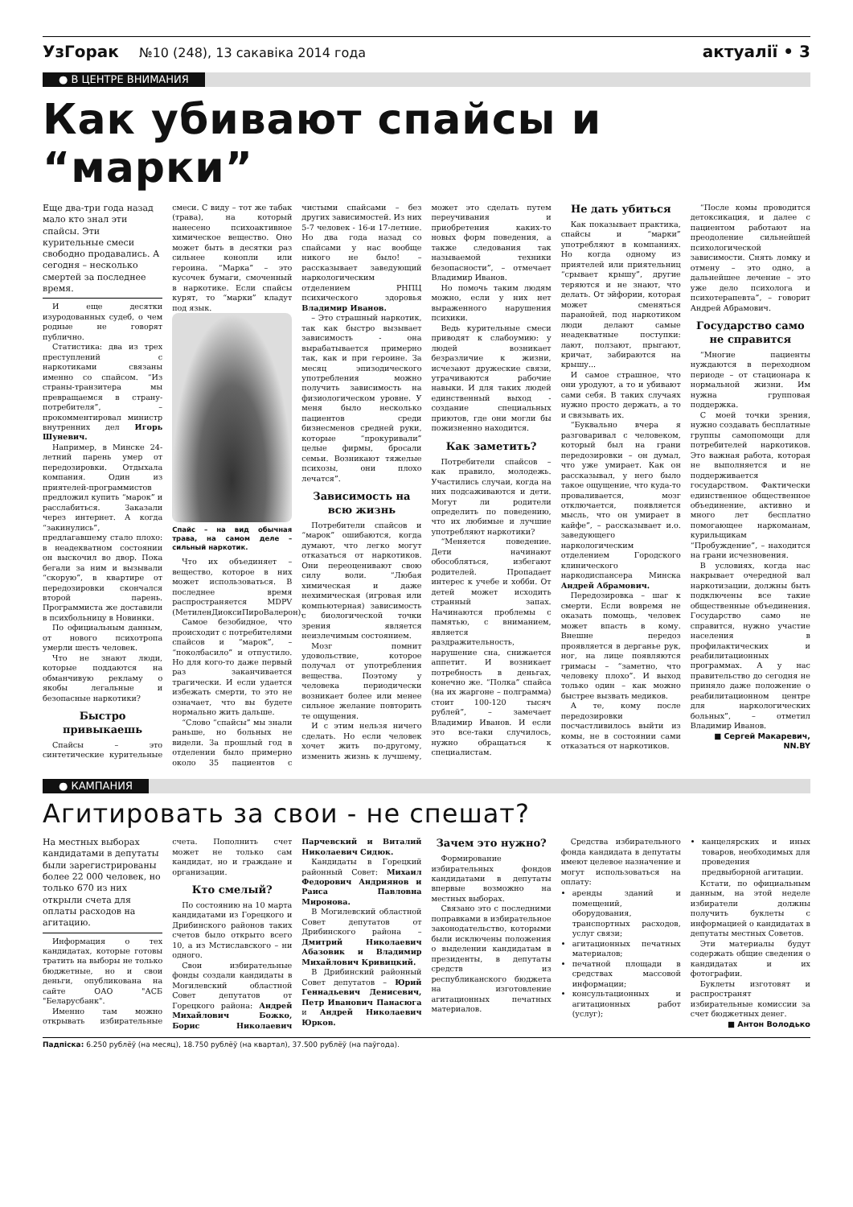УзГорак №10 (248), 13 сакавіка 2014 года актуалії • 3
● В ЦЕНТРЕ ВНИМАНИЯ
Как убивают спайсы и “марки”
Еще два-три года назад мало кто знал эти спайсы. Эти курительные смеси свободно продавались. А сегодня – несколько смертей за последнее время.
И еще десятки изуродованных судеб, о чем родные не говорят публично.
Статистика: два из трех преступлений с наркотиками связаны именно со спайсом. “Из страны-транзитера мы превращаемся в страну-потребителя”, – прокомментировал министр внутренних дел Игорь Шуневич.
Например, в Минске 24-летний парень умер от передозировки. Отдыхала компания. Один из приятелей-программистов предложил купить “марок” и расслабиться. Заказали через интернет. А когда “закинулись”, предлагавшему стало плохо: в неадекватном состоянии он выскочил во двор. Пока бегали за ним и вызывали “скорую”, в квартире от передозировки скончался второй парень. Программиста же доставили в психбольницу в Новинки.
По официальным данным, от нового психотропа умерли шесть человек.
Что не знают люди, которые поддаются на обманчивую рекламу о якобы легальные и безопасные наркотики?
Быстро привыкаешь
Спайсы – это синтетические курительные смеси. С виду – тот же табак (трава), на который нанесено психоактивное химическое вещество. Оно может быть в десятки раз сильнее конопли или героина. “Марка” – это кусочек бумаги, смоченный в наркотике. Если спайсы курят, то “марки” кладут под язык.
Спайс – на вид обычная трава, на самом деле – сильный наркотик.
Что их объединяет – вещество, которое в них может использоваться. В последнее время распространяется MDPV (МетиленДиоксиПироВалерон).
Самое безобидное, что происходит с потребителями спайсов и “марок”, – “поколбасило” и отпустило. Но для кого-то даже первый раз заканчивается трагически. И если удается избежать смерти, то это не означает, что вы будете нормально жить дальше.
“Слово “спайсы” мы знали раньше, но больных не видели. За прошлый год в отделении было примерно около 35 пациентов с чистыми спайсами – без других зависимостей. Из них 5-7 человек - 16-и 17-летние. Но два года назад со спайсами у нас вообще никого не было! – рассказывает заведующий наркологическим отделением РНПЦ психического здоровья Владимир Иванов.
– Это страшный наркотик, так как быстро вызывает зависимость - она вырабатывается примерно так, как и при героине. За месяц эпизодического употребления можно получить зависимость на физиологическом уровне. У меня было несколько пациентов среди бизнесменов средней руки, которые “прокуривали” целые фирмы, бросали семьи. Возникают тяжелые психозы, они плохо лечатся”.
Зависимость на всю жизнь
Потребители спайсов и “марок” ошибаются, когда думают, что легко могут отказаться от наркотиков. Они переоценивают свою силу воли. “Любая химическая и даже нехимическая (игровая или компьютерная) зависимость с биологической точки зрения является неизлечимым состоянием.
Мозг помнит удовольствие, которое получал от употребления вещества. Поэтому у человека периодически возникает более или менее сильное желание повторить те ощущения.
И с этим нельзя ничего сделать. Но если человек хочет жить по-другому, изменить жизнь к лучшему, может это сделать путем переучивания и приобретения каких-то новых форм поведения, а также следования так называемой техники безопасности”, – отмечает Владимир Иванов.
Но помочь таким людям можно, если у них нет выраженного нарушения психики.
Ведь курительные смеси приводят к слабоумию: у людей возникает безразличие к жизни, исчезают дружеские связи, утрачиваются рабочие навыки. И для таких людей единственный выход - создание специальных приютов, где они могли бы пожизненно находится.
Как заметить?
Потребители спайсов – как правило, молодежь. Участились случаи, когда на них подсаживаются и дети. Могут ли родители определить по поведению, что их любимые и лучшие употребляют наркотики?
“Меняется поведение. Дети начинают обособляться, избегают родителей. Пропадает интерес к учебе и хобби. От детей может исходить странный запах. Начинаются проблемы с памятью, с вниманием, является раздражительность, нарушение сна, снижается аппетит. И возникает потребность в деньгах, конечно же. “Полка” спайса (на их жаргоне – полграмма) стоит 100-120 тысяч рублей”, – замечает Владимир Иванов. И если это все-таки случилось, нужно обращаться к специалистам.
Не дать убиться
Как показывает практика, спайсы и “марки” употребляют в компаниях. Но когда одному из приятелей или приятельниц “срывает крышу”, другие теряются и не знают, что делать. От эйфории, которая может сменяться паранойей, под наркотиком люди делают самые неадекватные поступки: лают, ползают, прыгают, кричат, забираются на крышу...
И самое страшное, что они уродуют, а то и убивают сами себя. В таких случаях нужно просто держать, а то и связывать их.
“Буквально вчера я разговаривал с человеком, который был на грани передозировки – он думал, что уже умирает. Как он рассказывал, у него было такое ощущение, что куда-то проваливается, мозг отключается, появляется мысль, что он умирает в кайфе”, – рассказывает и.о. заведующего наркологическим отделением Городского клинического наркодиспансера Минска Андрей Абрамович.
Передозировка – шаг к смерти. Если вовремя не оказать помощь, человек может впасть в кому. Внешне передоз проявляется в дерганье рук, ног, на лице появляются гримасы – “заметно, что человеку плохо”. И выход только один – как можно быстрее вызвать медиков.
А те, кому после передозировки посчастливилось выйти из комы, не в состоянии сами отказаться от наркотиков.
“После комы проводится детоксикация, и далее с пациентом работают на преодоление сильнейшей психологической зависимости. Снять ломку и отмену – это одно, а дальнейшее лечение – это уже дело психолога и психотерапевта”, – говорит Андрей Абрамович.
Государство само не справится
“Многие пациенты нуждаются в переходном периоде – от стационара к нормальной жизни. Им нужна групповая поддержка.
С моей точки зрения, нужно создавать бесплатные группы самопомощи для потребителей наркотиков. Это важная работа, которая не выполняется и не поддерживается государством. Фактически единственное общественное объединение, активно и много лет бесплатно помогающее наркоманам, курильщикам “Пробуждение”, – находится на грани исчезновения.
В условиях, когда нас накрывает очередной вал наркотизации, должны быть подключены все такие общественные объединения. Государство само не справится, нужно участие населения в профилактических и реабилитационных программах. А у нас правительство до сегодня не приняло даже положение о реабилитационном центре для наркологических больных”, – отметил Владимир Иванов.
■ Сергей Макаревич,
NN.BY
● КАМПАНИЯ
Агитировать за свои - не спешат?
На местных выборах кандидатами в депутаты были зарегистрированы более 22 000 человек, но только 670 из них открыли счета для оплаты расходов на агитацию.
Информация о тех кандидатах, которые готовы тратить на выборы не только бюджетные, но и свои деньги, опубликована на сайте ОАО "АСБ "Беларусбанк".
Именно там можно открывать избирательные счета. Пополнить счет может не только сам кандидат, но и граждане и организации.
Кто смелый?
По состоянию на 10 марта кандидатами из Горецкого и Дрибинского районов таких счетов было открыто всего 10, а из Мстиславского – ни одного.
Свои избирательные фонды создали кандидаты в Могилевский областной Совет депутатов от Горецкого района: Андрей Михайлович Божко, Борис Николаевич Парчевский и Виталий Николаевич Сидюк.
Кандидаты в Горецкий районный Совет: Михаил Федорович Андриянов и Раиса Павловна Миронова.
В Могилевский областной Совет депутатов от Дрибинского района – Дмитрий Николаевич Абазовик и Владимир Михайлович Кривицкий.
В Дрибинский районный Совет депутатов – Юрий Геннадьевич Денисевич, Петр Иванович Панасюга и Андрей Николаевич Юрков.
Зачем это нужно?
Формирование избирательных фондов кандидатами в депутаты впервые возможно на местных выборах.
Связано это с последними поправками в избирательное законодательство, которыми были исключены положения о выделении кандидатам в президенты, в депутаты средств из республиканского бюджета на изготовление агитационных печатных материалов.
Средства избирательного фонда кандидата в депутаты имеют целевое назначение и могут использоваться на оплату:
аренды зданий и помещений, оборудования, транспортных расходов, услуг связи;
агитационных печатных материалов;
печатной площади в средствах массовой информации;
консультационных и агитационных работ (услуг);
канцелярских и иных товаров, необходимых для проведения предвыборной агитации.
Кстати, по официальным данным, на этой неделе избиратели должны получить буклеты с информацией о кандидатах в депутаты местных Советов.
Эти материалы будут содержать общие сведения о кандидатах и их фотографии.
Буклеты изготовят и распространят избирательные комиссии за счет бюджетных денег.
■ Антон Володько
Падпіска: 6.250 рублёў (на месяц), 18.750 рублёў (на квартал), 37.500 рублёў (на паўгода).